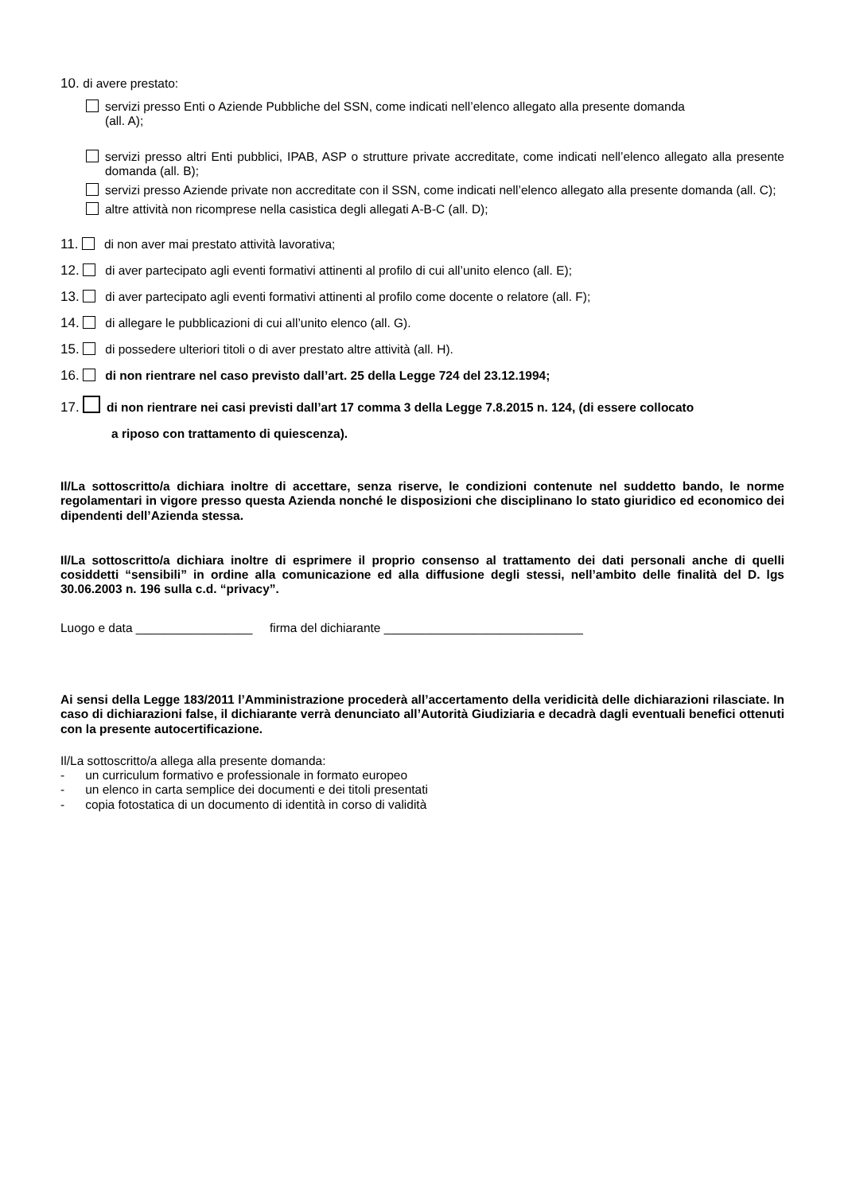10. di avere prestato:
servizi presso Enti o Aziende Pubbliche del SSN, come indicati nell’elenco allegato alla presente domanda
(all. A);
servizi presso altri Enti pubblici, IPAB, ASP o strutture private accreditate, come indicati nell’elenco allegato alla presente domanda (all. B);
servizi presso Aziende private non accreditate con il SSN, come indicati nell’elenco allegato alla presente domanda (all. C);
altre attività non ricomprese nella casistica degli allegati A-B-C (all. D);
11. di non aver mai prestato attività lavorativa;
12. di aver partecipato agli eventi formativi attinenti al profilo di cui all’unito elenco (all. E);
13. di aver partecipato agli eventi formativi attinenti al profilo come docente o relatore (all. F);
14. di allegare le pubblicazioni di cui all’unito elenco (all. G).
15. di possedere ulteriori titoli o di aver prestato altre attività (all. H).
16. di non rientrare nel caso previsto dall’art. 25 della Legge 724 del 23.12.1994;
17. di non rientrare nei casi previsti dall’art 17 comma 3 della Legge 7.8.2015 n. 124, (di essere collocato
a riposo con trattamento di quiescenza).
Il/La sottoscritto/a dichiara inoltre di accettare, senza riserve, le condizioni contenute nel suddetto bando, le norme regolamentari in vigore presso questa Azienda nonché le disposizioni che disciplinano lo stato giuridico ed economico dei dipendenti dell’Azienda stessa.
Il/La sottoscritto/a dichiara inoltre di esprimere il proprio consenso al trattamento dei dati personali anche di quelli cosiddetti “sensibili” in ordine alla comunicazione ed alla diffusione degli stessi, nell’ambito delle finalità del D. lgs 30.06.2003 n. 196 sulla c.d. “privacy”.
Luogo e data _________________ firma del dichiarante _____________________________
Ai sensi della Legge 183/2011 l’Amministrazione procederà all’accertamento della veridicità delle dichiarazioni rilasciate. In caso di dichiarazioni false, il dichiarante verrà denunciato all’Autorità Giudiziaria e decadrà dagli eventuali benefici ottenuti con la presente autocertificazione.
Il/La sottoscritto/a allega alla presente domanda:
- un curriculum formativo e professionale in formato europeo
- un elenco in carta semplice dei documenti e dei titoli presentati
- copia fotostatica di un documento di identità in corso di validità